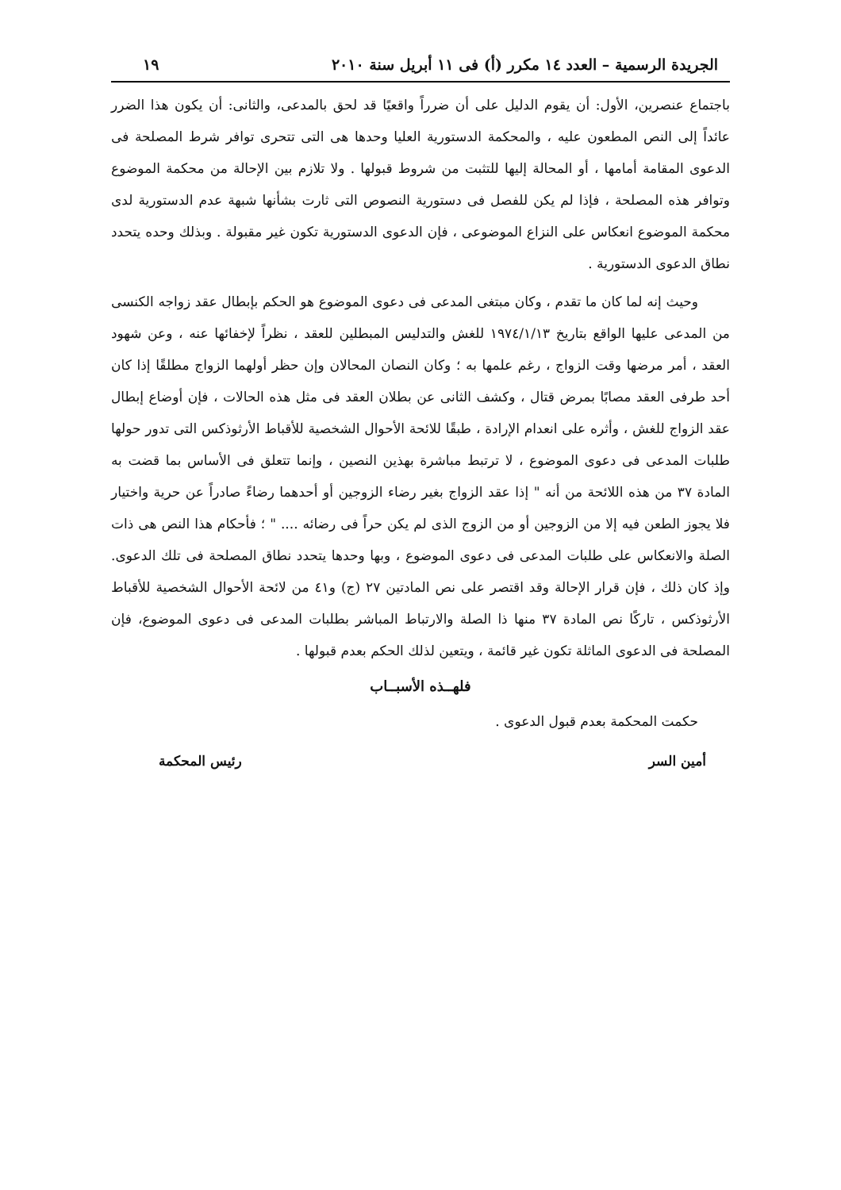الجريدة الرسمية – العدد ١٤ مكرر (أ) فى ١١ أبريل سنة ٢٠١٠ ١٩
باجتماع عنصرين، الأول: أن يقوم الدليل على أن ضرراً واقعيًا قد لحق بالمدعى، والثانى: أن يكون هذا الضرر عائداً إلى النص المطعون عليه ، والمحكمة الدستورية العليا وحدها هى التى تتحرى توافر شرط المصلحة فى الدعوى المقامة أمامها ، أو المحالة إليها للتثبت من شروط قبولها . ولا تلازم بين الإحالة من محكمة الموضوع وتوافر هذه المصلحة ، فإذا لم يكن للفصل فى دستورية النصوص التى ثارت بشأنها شبهة عدم الدستورية لدى محكمة الموضوع انعكاس على النزاع الموضوعى ، فإن الدعوى الدستورية تكون غير مقبولة . وبذلك وحده يتحدد نطاق الدعوى الدستورية .
وحيث إنه لما كان ما تقدم ، وكان مبتغى المدعى فى دعوى الموضوع هو الحكم بإبطال عقد زواجه الكنسى من المدعى عليها الواقع بتاريخ ١٩٧٤/١/١٣ للغش والتدليس المبطلين للعقد ، نظراً لإخفائها عنه ، وعن شهود العقد ، أمر مرضها وقت الزواج ، رغم علمها به ؛ وكان النصان المحالان وإن حظر أولهما الزواج مطلقًا إذا كان أحد طرفى العقد مصابًا بمرض قتال ، وكشف الثانى عن بطلان العقد فى مثل هذه الحالات ، فإن أوضاع إبطال عقد الزواج للغش ، وأثره على انعدام الإرادة ، طبقًا للائحة الأحوال الشخصية للأقباط الأرثوذكس التى تدور حولها طلبات المدعى فى دعوى الموضوع ، لا ترتبط مباشرة بهذين النصين ، وإنما تتعلق فى الأساس بما قضت به المادة ٣٧ من هذه اللائحة من أنه " إذا عقد الزواج بغير رضاء الزوجين أو أحدهما رضاءً صادراً عن حرية واختيار فلا يجوز الطعن فيه إلا من الزوجين أو من الزوج الذى لم يكن حراً فى رضائه .... " ؛ فأحكام هذا النص هى ذات الصلة والانعكاس على طلبات المدعى فى دعوى الموضوع ، وبها وحدها يتحدد نطاق المصلحة فى تلك الدعوى. وإذ كان ذلك ، فإن قرار الإحالة وقد اقتصر على نص المادتين ٢٧ (ج) و٤١ من لائحة الأحوال الشخصية للأقباط الأرثوذكس ، تاركًا نص المادة ٣٧ منها ذا الصلة والارتباط المباشر بطلبات المدعى فى دعوى الموضوع، فإن المصلحة فى الدعوى الماثلة تكون غير قائمة ، ويتعين لذلك الحكم بعدم قبولها .
فلهــذه الأسبــاب
حكمت المحكمة بعدم قبول الدعوى .
أمين السر رئيس المحكمة